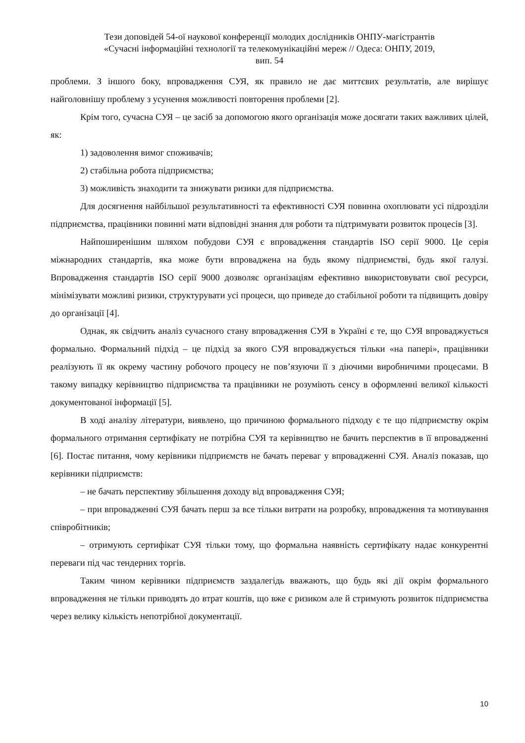Тези доповідей 54-ої наукової конференції молодих дослідників ОНПУ-магістрантів
«Сучасні інформаційні технології та телекомунікаційні мереж // Одеса: ОНПУ, 2019,
вип. 54
проблеми. З іншого боку, впровадження СУЯ, як правило не дає миттєвих результатів, але вирішує найголовнішу проблему з усунення можливості повторення проблеми [2].
Крім того, сучасна СУЯ – це засіб за допомогою якого організація може досягати таких важливих цілей, як:
1) задоволення вимог споживачів;
2) стабільна робота підприємства;
3) можливість знаходити та знижувати ризики для підприємства.
Для досягнення найбільшої результативності та ефективності СУЯ повинна охоплювати усі підрозділи підприємства, працівники повинні мати відповідні знання для роботи та підтримувати розвиток процесів [3].
Найпоширенішим шляхом побудови СУЯ є впровадження стандартів ISO серії 9000. Це серія міжнародних стандартів, яка може бути впроваджена на будь якому підприємстві, будь якої галузі. Впровадження стандартів ISO серії 9000 дозволяє організаціям ефективно використовувати свої ресурси, мінімізувати можливі ризики, структурувати усі процеси, що приведе до стабільної роботи та підвищить довіру до організації [4].
Однак, як свідчить аналіз сучасного стану впровадження СУЯ в Україні є те, що СУЯ впроваджується формально. Формальний підхід – це підхід за якого СУЯ впроваджується тільки «на папері», працівники реалізують її як окрему частину робочого процесу не пов’язуючи її з діючими виробничими процесами. В такому випадку керівництво підприємства та працівники не розуміють сенсу в оформленні великої кількості документованої інформації [5].
В ході аналізу літератури, виявлено, що причиною формального підходу є те що підприємству окрім формального отримання сертифікату не потрібна СУЯ та керівництво не бачить перспектив в її впровадженні [6]. Постає питання, чому керівники підприємств не бачать переваг у впровадженні СУЯ. Аналіз показав, що керівники підприємств:
– не бачать перспективу збільшення доходу від впровадження СУЯ;
– при впровадженні СУЯ бачать перш за все тільки витрати на розробку, впровадження та мотивування співробітників;
– отримують сертифікат СУЯ тільки тому, що формальна наявність сертифікату надає конкурентні переваги під час тендерних торгів.
Таким чином керівники підприємств заздалегідь вважають, що будь які дії окрім формального впровадження не тільки приводять до втрат коштів, що вже є ризиком але й стримують розвиток підприємства через велику кількість непотрібної документації.
10